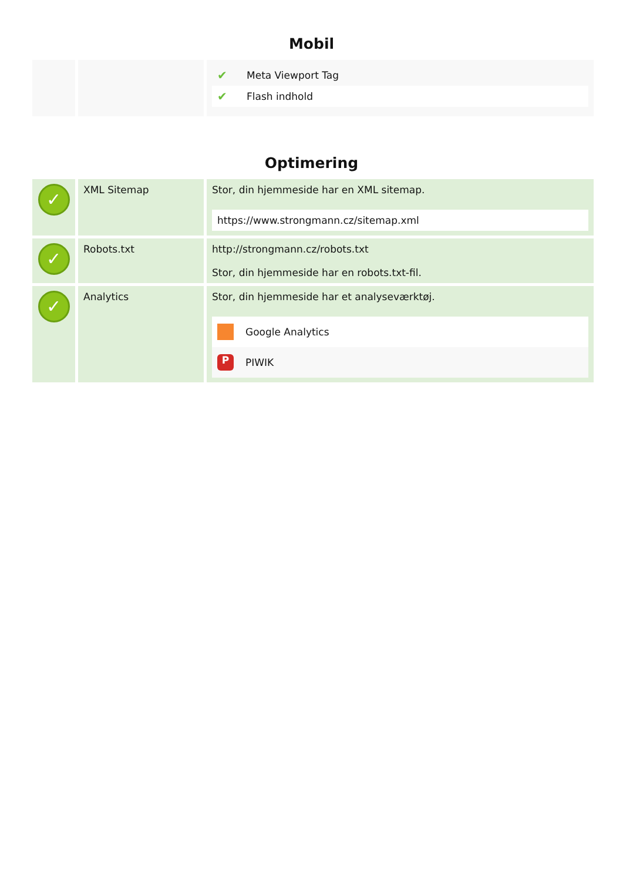Mobil
| | | ✔ Meta Viewport Tag ✔ Flash indhold |
Optimering
| ✓ | XML Sitemap | Stor, din hjemmeside har en XML sitemap. https://www.strongmann.cz/sitemap.xml |
| ✓ | Robots.txt | http://strongmann.cz/robots.txt Stor, din hjemmeside har en robots.txt-fil. |
| ✓ | Analytics | Stor, din hjemmeside har et analyseværktøj. Google Analytics P PIWIK |